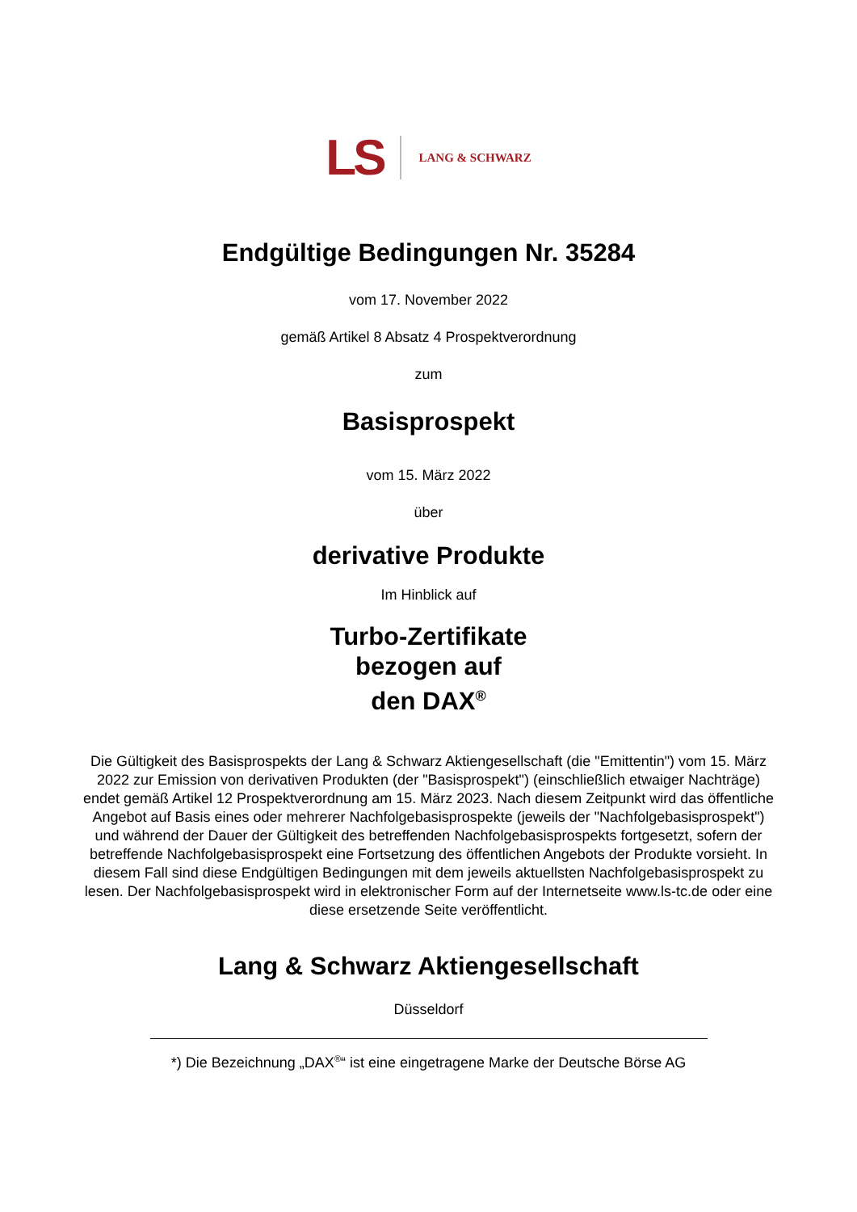LS LANG & SCHWARZ
Endgültige Bedingungen Nr. 35284
vom 17. November 2022
gemäß Artikel 8 Absatz 4 Prospektverordnung
zum
Basisprospekt
vom 15. März 2022
über
derivative Produkte
Im Hinblick auf
Turbo-Zertifikate
bezogen auf
den DAX<sup>®</sup>
Die Gültigkeit des Basisprospekts der Lang & Schwarz Aktiengesellschaft (die "Emittentin") vom 15. März 2022 zur Emission von derivativen Produkten (der "Basisprospekt") (einschließlich etwaiger Nachträge) endet gemäß Artikel 12 Prospektverordnung am 15. März 2023. Nach diesem Zeitpunkt wird das öffentliche Angebot auf Basis eines oder mehrerer Nachfolgebasisprospekte (jeweils der "Nachfolgebasisprospekt") und während der Dauer der Gültigkeit des betreffenden Nachfolgebasisprospekts fortgesetzt, sofern der betreffende Nachfolgebasisprospekt eine Fortsetzung des öffentlichen Angebots der Produkte vorsieht. In diesem Fall sind diese Endgültigen Bedingungen mit dem jeweils aktuellsten Nachfolgebasisprospekt zu lesen. Der Nachfolgebasisprospekt wird in elektronischer Form auf der Internetseite www.ls-tc.de oder eine diese ersetzende Seite veröffentlicht.
Lang & Schwarz Aktiengesellschaft
Düsseldorf
*) Die Bezeichnung „DAX<sup>®</sup>“ ist eine eingetragene Marke der Deutsche Börse AG